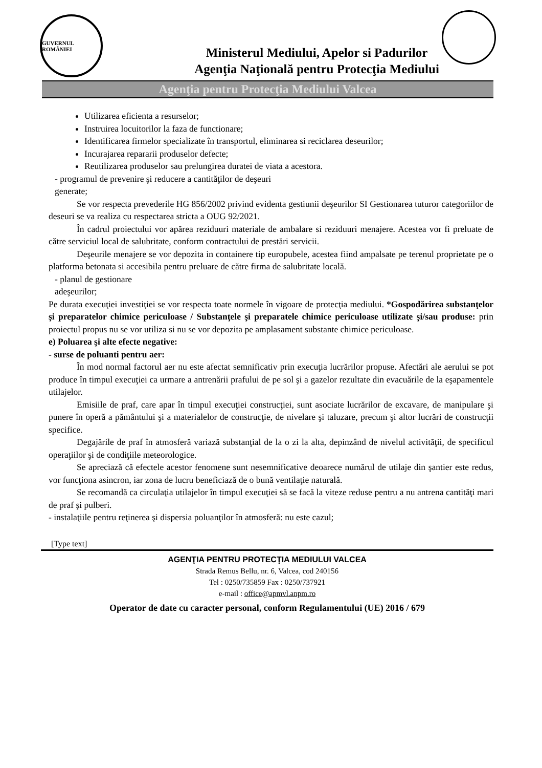GUVERNUL ROMÂNIEI
Ministerul Mediului, Apelor si Padurilor
Agenţia Naţională pentru Protecţia Mediului
Agenţia pentru Protecţia Mediului Valcea
Utilizarea eficienta a resurselor;
Instruirea locuitorilor la faza de functionare;
Identificarea firmelor specializate în transportul, eliminarea si reciclarea deseurilor;
Incurajarea repararii produselor defecte;
Reutilizarea produselor sau prelungirea duratei de viata a acestora.
- programul de prevenire şi reducere a cantităţilor de deşeuri
generate;
Se vor respecta prevederile HG 856/2002 privind evidenta gestiunii deşeurilor SI Gestionarea tuturor categoriilor de deseuri se va realiza cu respectarea stricta a OUG 92/2021.
În cadrul proiectului vor apărea reziduuri materiale de ambalare si reziduuri menajere. Acestea vor fi preluate de către serviciul local de salubritate, conform contractului de prestări servicii.
Deşeurile menajere se vor depozita in containere tip europubele, acestea fiind ampalsate pe terenul proprietate pe o platforma betonata si accesibila pentru preluare de către firma de salubritate locală.
- planul de gestionare
adeşeurilor;
Pe durata execuţiei investiţiei se vor respecta toate normele în vigoare de protecţia mediului. *Gospodărirea substanţelor şi preparatelor chimice periculoase / Substanţele şi preparatele chimice periculoase utilizate şi/sau produse: prin proiectul propus nu se vor utiliza si nu se vor depozita pe amplasament substante chimice periculoase.
e) Poluarea şi alte efecte negative:
- surse de poluanti pentru aer:
În mod normal factorul aer nu este afectat semnificativ prin execuţia lucrărilor propuse. Afectări ale aerului se pot produce în timpul execuţiei ca urmare a antrenării prafului de pe sol şi a gazelor rezultate din evacuările de la eşapamentele utilajelor.
Emisiile de praf, care apar în timpul execuţiei construcţiei, sunt asociate lucrărilor de excavare, de manipulare şi punere în operă a pământului şi a materialelor de construcţie, de nivelare şi taluzare, precum şi altor lucrări de construcţii specifice.
Degajările de praf în atmosferă variază substanţial de la o zi la alta, depinzând de nivelul activităţii, de specificul operaţiilor şi de condiţiile meteorologice.
Se apreciază că efectele acestor fenomene sunt nesemnificative deoarece numărul de utilaje din şantier este redus, vor funcţiona asincron, iar zona de lucru beneficiază de o bună ventilaţie naturală.
Se recomandă ca circulaţia utilajelor în timpul execuţiei să se facă la viteze reduse pentru a nu antrena cantităţi mari de praf şi pulberi.
- instalaţiile pentru reţinerea şi dispersia poluanţilor în atmosferă: nu este cazul;
[Type text]
AGENŢIA PENTRU PROTECŢIA MEDIULUI VALCEA
Strada Remus Bellu, nr. 6, Valcea, cod 240156
Tel : 0250/735859 Fax : 0250/737921
e-mail : office@apmvl.anpm.ro
Operator de date cu caracter personal, conform Regulamentului (UE) 2016 / 679